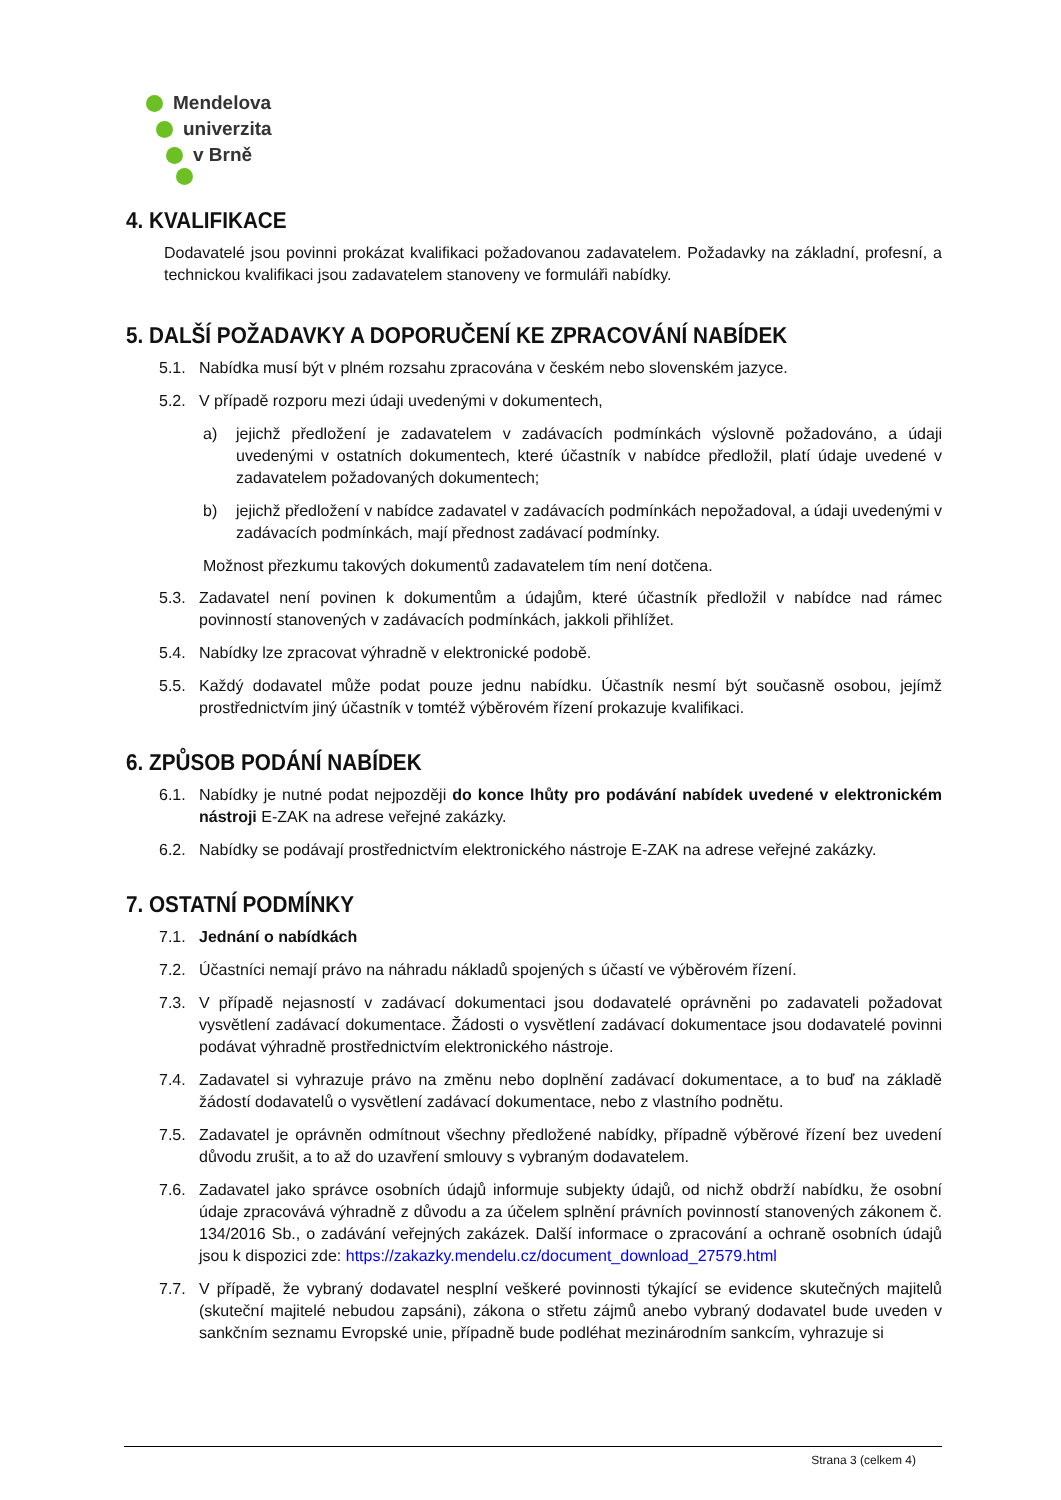Mendelova
univerzita
v Brně
4. KVALIFIKACE
Dodavatelé jsou povinni prokázat kvalifikaci požadovanou zadavatelem. Požadavky na základní, profesní, a technickou kvalifikaci jsou zadavatelem stanoveny ve formuláři nabídky.
5. DALŠÍ POŽADAVKY A DOPORUČENÍ KE ZPRACOVÁNÍ NABÍDEK
5.1. Nabídka musí být v plném rozsahu zpracována v českém nebo slovenském jazyce.
5.2. V případě rozporu mezi údaji uvedenými v dokumentech,
a) jejichž předložení je zadavatelem v zadávacích podmínkách výslovně požadováno, a údaji uvedenými v ostatních dokumentech, které účastník v nabídce předložil, platí údaje uvedené v zadavatelem požadovaných dokumentech;
b) jejichž předložení v nabídce zadavatel v zadávacích podmínkách nepožadoval, a údaji uvedenými v zadávacích podmínkách, mají přednost zadávací podmínky.
Možnost přezkumu takových dokumentů zadavatelem tím není dotčena.
5.3. Zadavatel není povinen k dokumentům a údajům, které účastník předložil v nabídce nad rámec povinností stanovených v zadávacích podmínkách, jakkoli přihlížet.
5.4. Nabídky lze zpracovat výhradně v elektronické podobě.
5.5. Každý dodavatel může podat pouze jednu nabídku. Účastník nesmí být současně osobou, jejímž prostřednictvím jiný účastník v tomtéž výběrovém řízení prokazuje kvalifikaci.
6. ZPŮSOB PODÁNÍ NABÍDEK
6.1. Nabídky je nutné podat nejpozději do konce lhůty pro podávání nabídek uvedené v elektronickém nástroji E-ZAK na adrese veřejné zakázky.
6.2. Nabídky se podávají prostřednictvím elektronického nástroje E-ZAK na adrese veřejné zakázky.
7. OSTATNÍ PODMÍNKY
7.1. Jednání o nabídkách
7.2. Účastníci nemají právo na náhradu nákladů spojených s účastí ve výběrovém řízení.
7.3. V případě nejasností v zadávací dokumentaci jsou dodavatelé oprávněni po zadavateli požadovat vysvětlení zadávací dokumentace. Žádosti o vysvětlení zadávací dokumentace jsou dodavatelé povinni podávat výhradně prostřednictvím elektronického nástroje.
7.4. Zadavatel si vyhrazuje právo na změnu nebo doplnění zadávací dokumentace, a to buď na základě žádostí dodavatelů o vysvětlení zadávací dokumentace, nebo z vlastního podnětu.
7.5. Zadavatel je oprávněn odmítnout všechny předložené nabídky, případně výběrové řízení bez uvedení důvodu zrušit, a to až do uzavření smlouvy s vybraným dodavatelem.
7.6. Zadavatel jako správce osobních údajů informuje subjekty údajů, od nichž obdrží nabídku, že osobní údaje zpracovává výhradně z důvodu a za účelem splnění právních povinností stanovených zákonem č. 134/2016 Sb., o zadávání veřejných zakázek. Další informace o zpracování a ochraně osobních údajů jsou k dispozici zde: https://zakazky.mendelu.cz/document_download_27579.html
7.7. V případě, že vybraný dodavatel nesplní veškeré povinnosti týkající se evidence skutečných majitelů (skuteční majitelé nebudou zapsáni), zákona o střetu zájmů anebo vybraný dodavatel bude uveden v sankčním seznamu Evropské unie, případně bude podléhat mezinárodním sankcím, vyhrazuje si
Strana 3 (celkem 4)